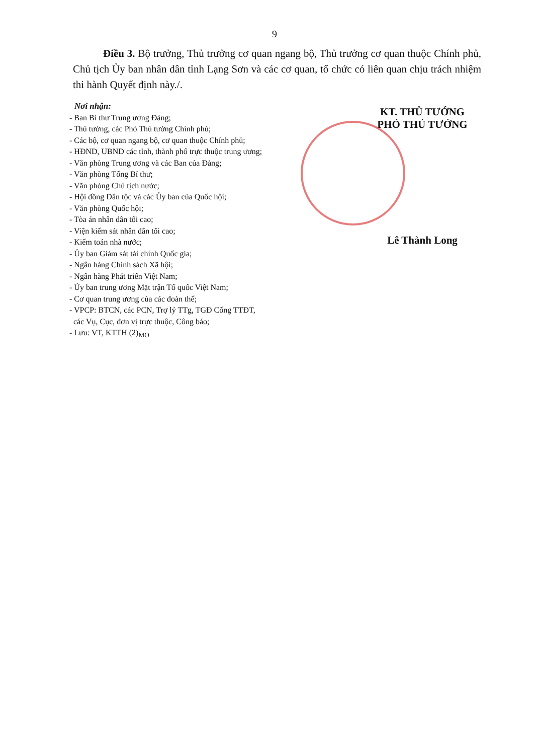9
Điều 3. Bộ trưởng, Thủ trưởng cơ quan ngang bộ, Thủ trưởng cơ quan thuộc Chính phủ, Chủ tịch Ủy ban nhân dân tỉnh Lạng Sơn và các cơ quan, tổ chức có liên quan chịu trách nhiệm thi hành Quyết định này./.
Nơi nhận:
- Ban Bí thư Trung ương Đảng;
- Thủ tướng, các Phó Thủ tướng Chính phủ;
- Các bộ, cơ quan ngang bộ, cơ quan thuộc Chính phủ;
- HĐND, UBND các tỉnh, thành phố trực thuộc trung ương;
- Văn phòng Trung ương và các Ban của Đảng;
- Văn phòng Tổng Bí thư;
- Văn phòng Chủ tịch nước;
- Hội đồng Dân tộc và các Ủy ban của Quốc hội;
- Văn phòng Quốc hội;
- Tòa án nhân dân tối cao;
- Viện kiểm sát nhân dân tối cao;
- Kiểm toán nhà nước;
- Ủy ban Giám sát tài chính Quốc gia;
- Ngân hàng Chính sách Xã hội;
- Ngân hàng Phát triển Việt Nam;
- Ủy ban trung ương Mặt trận Tổ quốc Việt Nam;
- Cơ quan trung ương của các đoàn thể;
- VPCP: BTCN, các PCN, Trợ lý TTg, TGĐ Cổng TTĐT,
các Vụ, Cục, đơn vị trực thuộc, Công báo;
- Lưu: VT, KTTH (2)<sub>MO</sub>
KT. THỦ TƯỚNG
PHÓ THỦ TƯỚNG
Lê Thành Long